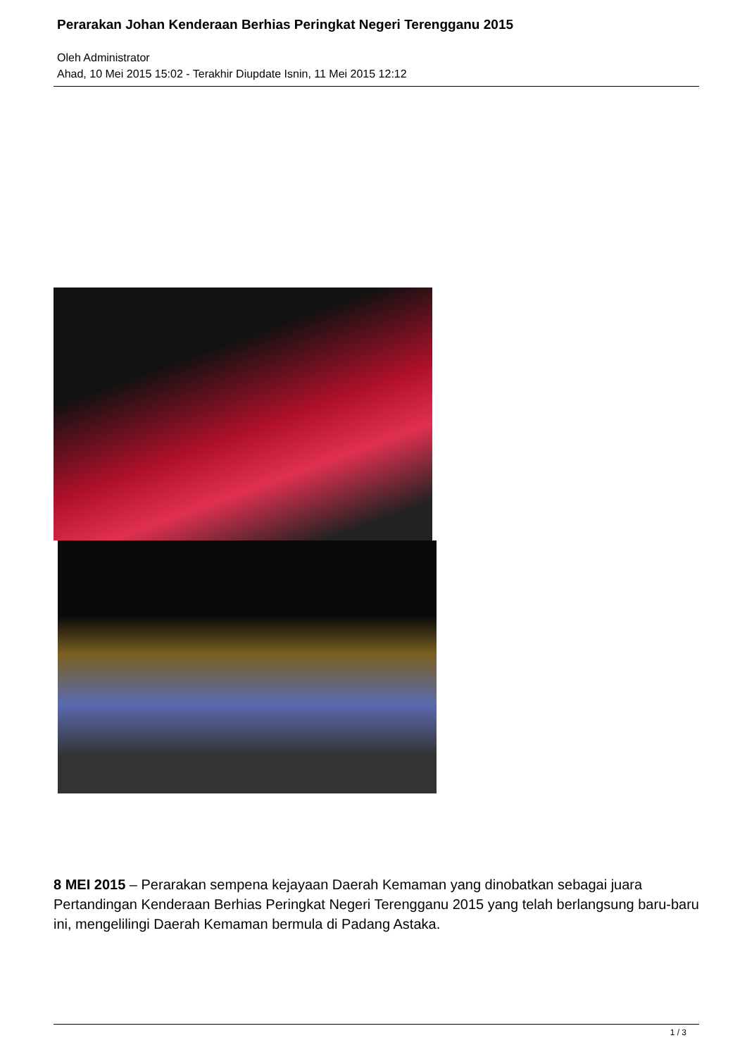Perarakan Johan Kenderaan Berhias Peringkat Negeri Terengganu 2015
Oleh Administrator
Ahad, 10 Mei 2015 15:02 - Terakhir Diupdate Isnin, 11 Mei 2015 12:12
8 MEI 2015 – Perarakan sempena kejayaan Daerah Kemaman yang dinobatkan sebagai juara Pertandingan Kenderaan Berhias Peringkat Negeri Terengganu 2015 yang telah berlangsung baru-baru ini, mengelilingi Daerah Kemaman bermula di Padang Astaka.
1 / 3